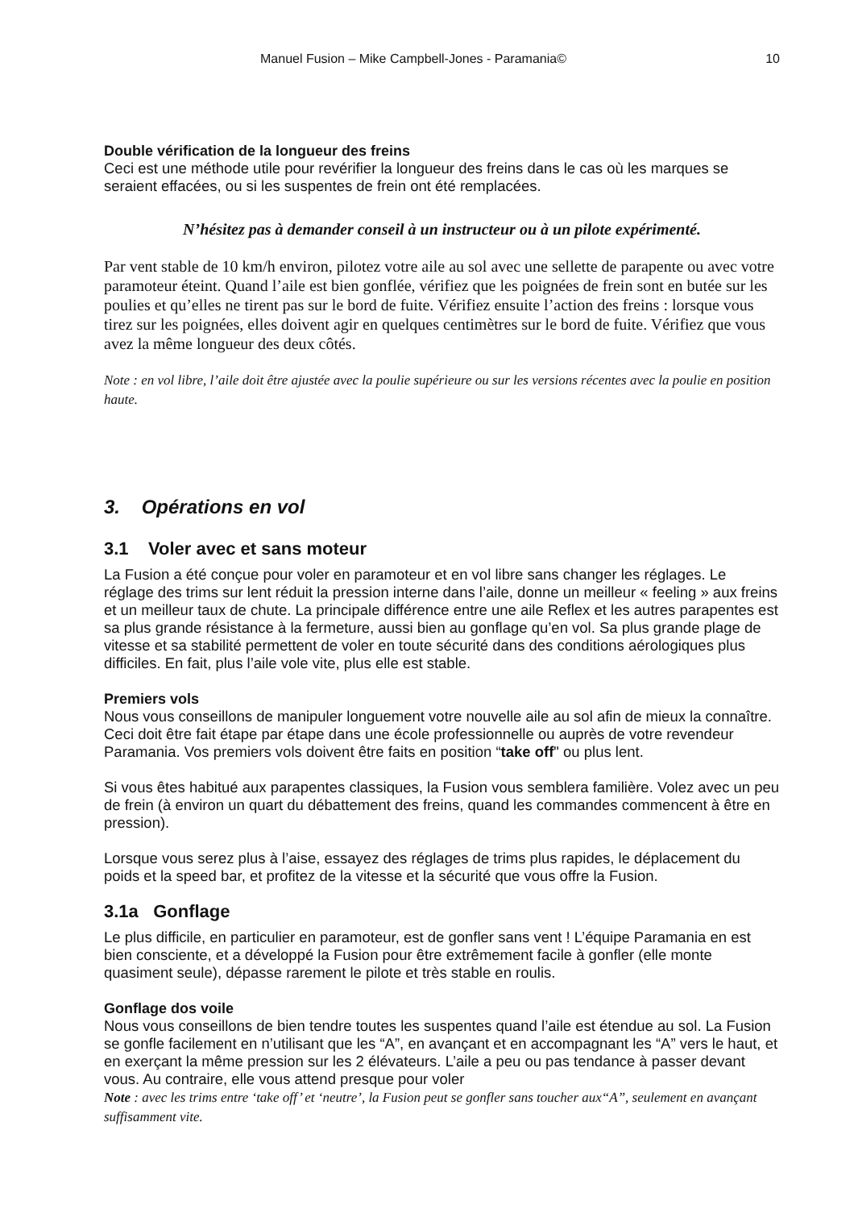Manuel Fusion – Mike Campbell-Jones - Paramania© 10
Double vérification de la longueur des freins
Ceci est une méthode utile pour revérifier la longueur des freins dans le cas où les marques se seraient effacées, ou si les suspentes de frein ont été remplacées.
N’hésitez pas à demander conseil à un instructeur ou à un pilote expérimenté.
Par vent stable de 10 km/h environ, pilotez votre aile au sol avec une sellette de parapente ou avec votre paramoteur éteint. Quand l’aile est bien gonflée, vérifiez que les poignées de frein sont en butée sur les poulies et qu’elles ne tirent pas sur le bord de fuite. Vérifiez ensuite l’action des freins : lorsque vous tirez sur les poignées, elles doivent agir en quelques centimètres sur le bord de fuite. Vérifiez que vous avez la même longueur des deux côtés.
Note : en vol libre, l’aile doit être ajustée avec la poulie supérieure ou sur les versions récentes avec la poulie en position haute.
3. Opérations en vol
3.1 Voler avec et sans moteur
La Fusion a été conçue pour voler en paramoteur et en vol libre sans changer les réglages. Le réglage des trims sur lent réduit la pression interne dans l’aile, donne un meilleur « feeling » aux freins et un meilleur taux de chute. La principale différence entre une aile Reflex et les autres parapentes est sa plus grande résistance à la fermeture, aussi bien au gonflage qu’en vol. Sa plus grande plage de vitesse et sa stabilité permettent de voler en toute sécurité dans des conditions aérologiques plus difficiles. En fait, plus l’aile vole vite, plus elle est stable.
Premiers vols
Nous vous conseillons de manipuler longuement votre nouvelle aile au sol afin de mieux la connaître. Ceci doit être fait étape par étape dans une école professionnelle ou auprès de votre revendeur Paramania. Vos premiers vols doivent être faits en position “take off" ou plus lent.
Si vous êtes habitué aux parapentes classiques, la Fusion vous semblera familière. Volez avec un peu de frein (à environ un quart du débattement des freins, quand les commandes commencent à être en pression).
Lorsque vous serez plus à l’aise, essayez des réglages de trims plus rapides, le déplacement du poids et la speed bar, et profitez de la vitesse et la sécurité que vous offre la Fusion.
3.1a Gonflage
Le plus difficile, en particulier en paramoteur, est de gonfler sans vent ! L’équipe Paramania en est bien consciente, et a développé la Fusion pour être extrêmement facile à gonfler (elle monte quasiment seule), dépasse rarement le pilote et très stable en roulis.
Gonflage dos voile
Nous vous conseillons de bien tendre toutes les suspentes quand l’aile est étendue au sol. La Fusion se gonfle facilement en n’utilisant que les “A”, en avançant et en accompagnant les “A” vers le haut, et en exerçant la même pression sur les 2 élévateurs. L’aile a peu ou pas tendance à passer devant vous. Au contraire, elle vous attend presque pour voler
Note : avec les trims entre ‘take off’ et ‘neutre’, la Fusion peut se gonfler sans toucher aux“A”, seulement en avançant suffisamment vite.